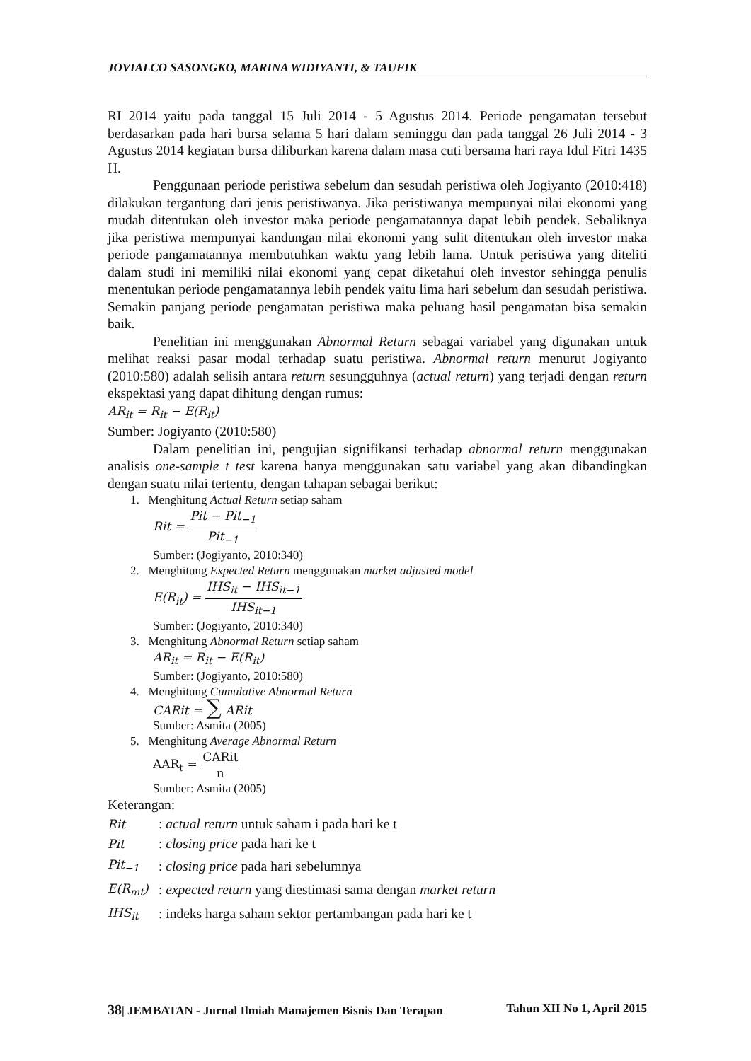JOVIALCO SASONGKO, MARINA WIDIYANTI, & TAUFIK
RI 2014 yaitu pada tanggal 15 Juli 2014 - 5 Agustus 2014. Periode pengamatan tersebut berdasarkan pada hari bursa selama 5 hari dalam seminggu dan pada tanggal 26 Juli 2014 - 3 Agustus 2014 kegiatan bursa diliburkan karena dalam masa cuti bersama hari raya Idul Fitri 1435 H.
Penggunaan periode peristiwa sebelum dan sesudah peristiwa oleh Jogiyanto (2010:418) dilakukan tergantung dari jenis peristiwanya. Jika peristiwanya mempunyai nilai ekonomi yang mudah ditentukan oleh investor maka periode pengamatannya dapat lebih pendek. Sebaliknya jika peristiwa mempunyai kandungan nilai ekonomi yang sulit ditentukan oleh investor maka periode pangamatannya membutuhkan waktu yang lebih lama. Untuk peristiwa yang diteliti dalam studi ini memiliki nilai ekonomi yang cepat diketahui oleh investor sehingga penulis menentukan periode pengamatannya lebih pendek yaitu lima hari sebelum dan sesudah peristiwa. Semakin panjang periode pengamatan peristiwa maka peluang hasil pengamatan bisa semakin baik.
Penelitian ini menggunakan Abnormal Return sebagai variabel yang digunakan untuk melihat reaksi pasar modal terhadap suatu peristiwa. Abnormal return menurut Jogiyanto (2010:580) adalah selisih antara return sesungguhnya (actual return) yang terjadi dengan return ekspektasi yang dapat dihitung dengan rumus:
AR<sub>it</sub> = R<sub>it</sub> − E(R<sub>it</sub>)
Sumber: Jogiyanto (2010:580)
Dalam penelitian ini, pengujian signifikansi terhadap abnormal return menggunakan analisis one-sample t test karena hanya menggunakan satu variabel yang akan dibandingkan dengan suatu nilai tertentu, dengan tahapan sebagai berikut:
1. Menghitung Actual Return setiap saham
Rit = Pit − Pit<sub>−1</sub> Pit<sub>−1</sub>
Sumber: (Jogiyanto, 2010:340)
2. Menghitung Expected Return menggunakan market adjusted model
E(R<sub>it</sub>) = IHS<sub>it</sub> − IHS<sub>it−1</sub> IHS<sub>it−1</sub>
Sumber: (Jogiyanto, 2010:340)
3. Menghitung Abnormal Return setiap saham
AR<sub>it</sub> = R<sub>it</sub> − E(R<sub>it</sub>)
Sumber: (Jogiyanto, 2010:580)
4. Menghitung Cumulative Abnormal Return
CARit = ∑ ARit
Sumber: Asmita (2005)
5. Menghitung Average Abnormal Return
AAR<sub>t</sub> = CARit n
Sumber: Asmita (2005)
Keterangan:
| Rit | : actual return untuk saham i pada hari ke t |
| Pit | : closing price pada hari ke t |
| Pit<sub>−1</sub> | : closing price pada hari sebelumnya |
| E(R<sub>mt</sub>) | : expected return yang diestimasi sama dengan market return |
| IHS<sub>it</sub> | : indeks harga saham sektor pertambangan pada hari ke t |
38| JEMBATAN - Jurnal Ilmiah Manajemen Bisnis Dan Terapan Tahun XII No 1, April 2015